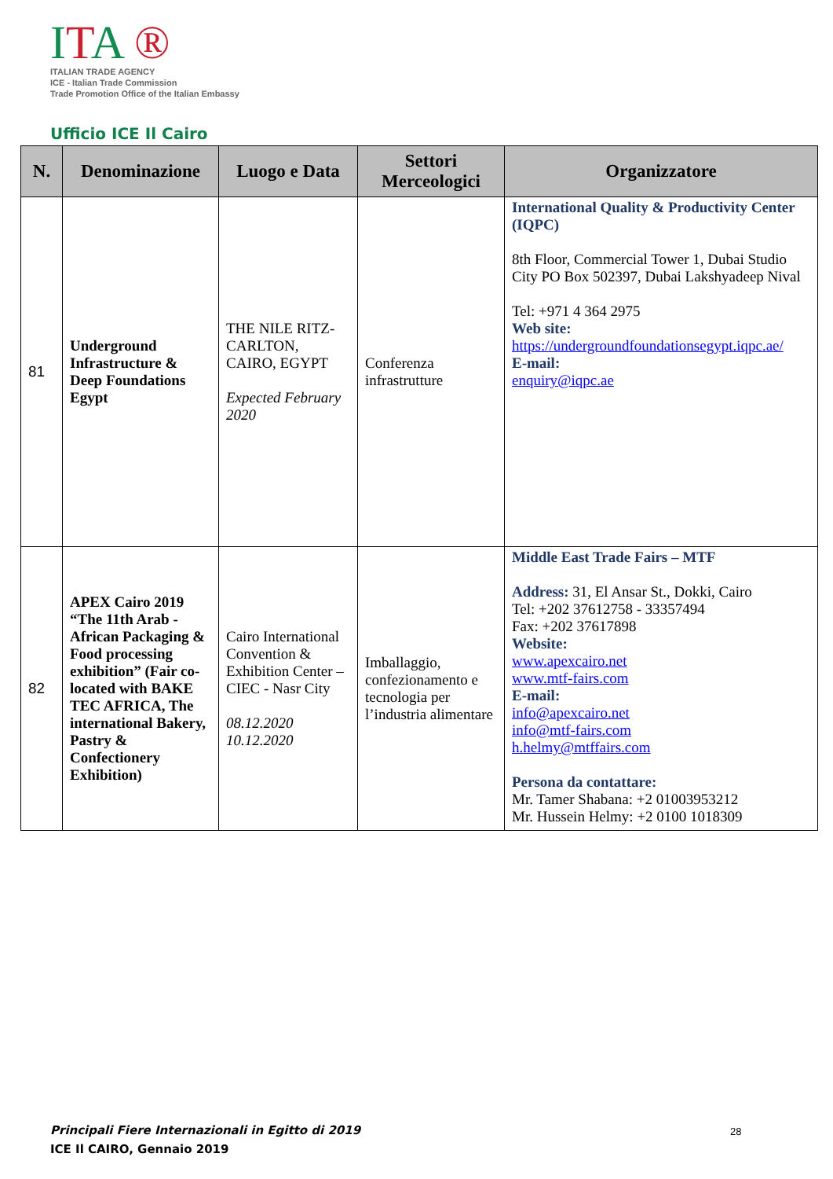ITA ®
ITALIAN TRADE AGENCY
ICE - Italian Trade Commission
Trade Promotion Office of the Italian Embassy
Ufficio ICE Il Cairo
| N. | Denominazione | Luogo e Data | Settori Merceologici | Organizzatore |
| --- | --- | --- | --- | --- |
| 81 | Underground Infrastructure & Deep Foundations Egypt | THE NILE RITZ-CARLTON, CAIRO, EGYPT Expected February 2020 | Conferenza infrastrutture | International Quality & Productivity Center (IQPC) 8th Floor, Commercial Tower 1, Dubai Studio City PO Box 502397, Dubai Lakshyadeep Nival Tel: +971 4 364 2975 Web site: https://undergroundfoundationsegypt.iqpc.ae/ E-mail: enquiry@iqpc.ae |
| 82 | APEX Cairo 2019 “The 11th Arab - African Packaging & Food processing exhibition” (Fair co-located with BAKE TEC AFRICA, The international Bakery, Pastry & Confectionery Exhibition) | Cairo International Convention & Exhibition Center –CIEC - Nasr City 08.12.2020 10.12.2020 | Imballaggio, confezionamento e tecnologia per l’industria alimentare | Middle East Trade Fairs – MTF Address: 31, El Ansar St., Dokki, Cairo Tel: +202 37612758 - 33357494 Fax: +202 37617898 Website: www.apexcairo.net www.mtf-fairs.com E-mail: info@apexcairo.net info@mtf-fairs.com h.helmy@mtffairs.com Persona da contattare: Mr. Tamer Shabana: +2 01003953212 Mr. Hussein Helmy: +2 0100 1018309 |
Principali Fiere Internazionali in Egitto di 2019
ICE Il CAIRO, Gennaio 2019
28